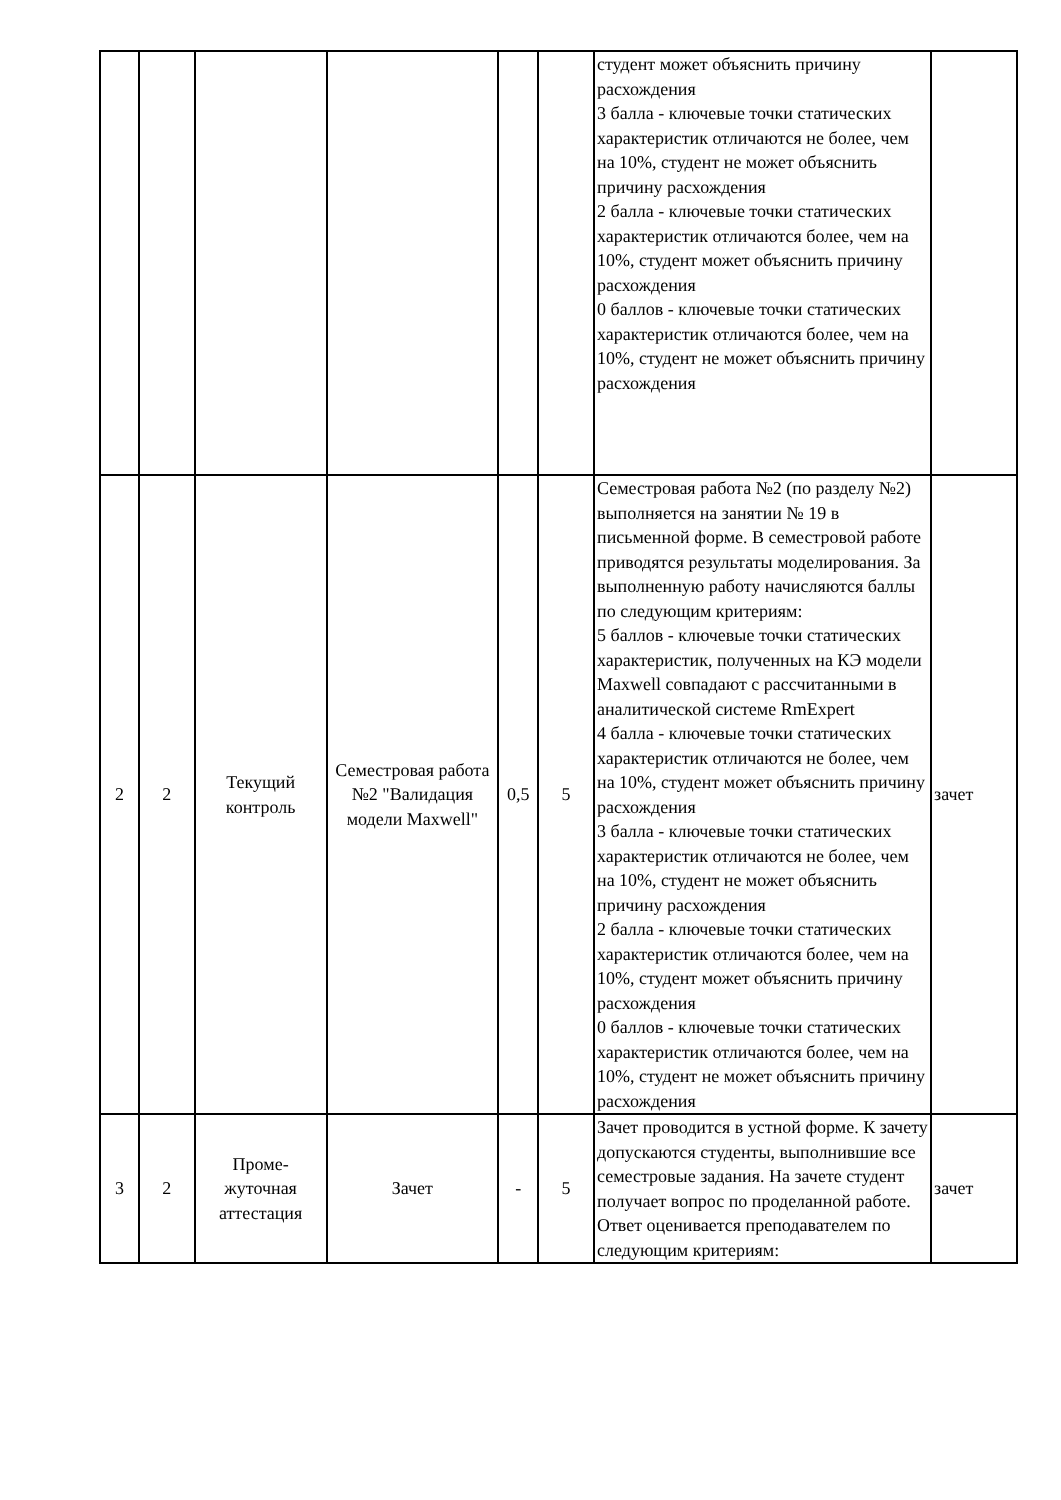| | | | | | | студент может объяснить причину расхождения 3 балла - ключевые точки статических характеристик отличаются не более, чем на 10%, студент не может объяснить причину расхождения 2 балла - ключевые точки статических характеристик отличаются более, чем на 10%, студент может объяснить причину расхождения 0 баллов - ключевые точки статических характеристик отличаются более, чем на 10%, студент не может объяснить причину расхождения | |
| 2 | 2 | Текущий контроль | Семестровая работа №2 "Валидация модели Maxwell" | 0,5 | 5 | Семестровая работа №2 (по разделу №2) выполняется на занятии № 19 в письменной форме. В семестровой работе приводятся результаты моделирования. За выполненную работу начисляются баллы по следующим критериям: 5 баллов - ключевые точки статических характеристик, полученных на КЭ модели Maxwell совпадают с рассчитанными в аналитической системе RmExpert 4 балла - ключевые точки статических характеристик отличаются не более, чем на 10%, студент может объяснить причину расхождения 3 балла - ключевые точки статических характеристик отличаются не более, чем на 10%, студент не может объяснить причину расхождения 2 балла - ключевые точки статических характеристик отличаются более, чем на 10%, студент может объяснить причину расхождения 0 баллов - ключевые точки статических характеристик отличаются более, чем на 10%, студент не может объяснить причину расхождения | зачет |
| 3 | 2 | Проме- жуточная аттестация | Зачет | - | 5 | Зачет проводится в устной форме. К зачету допускаются студенты, выполнившие все семестровые задания. На зачете студент получает вопрос по проделанной работе. Ответ оценивается преподавателем по следующим критериям: | зачет |